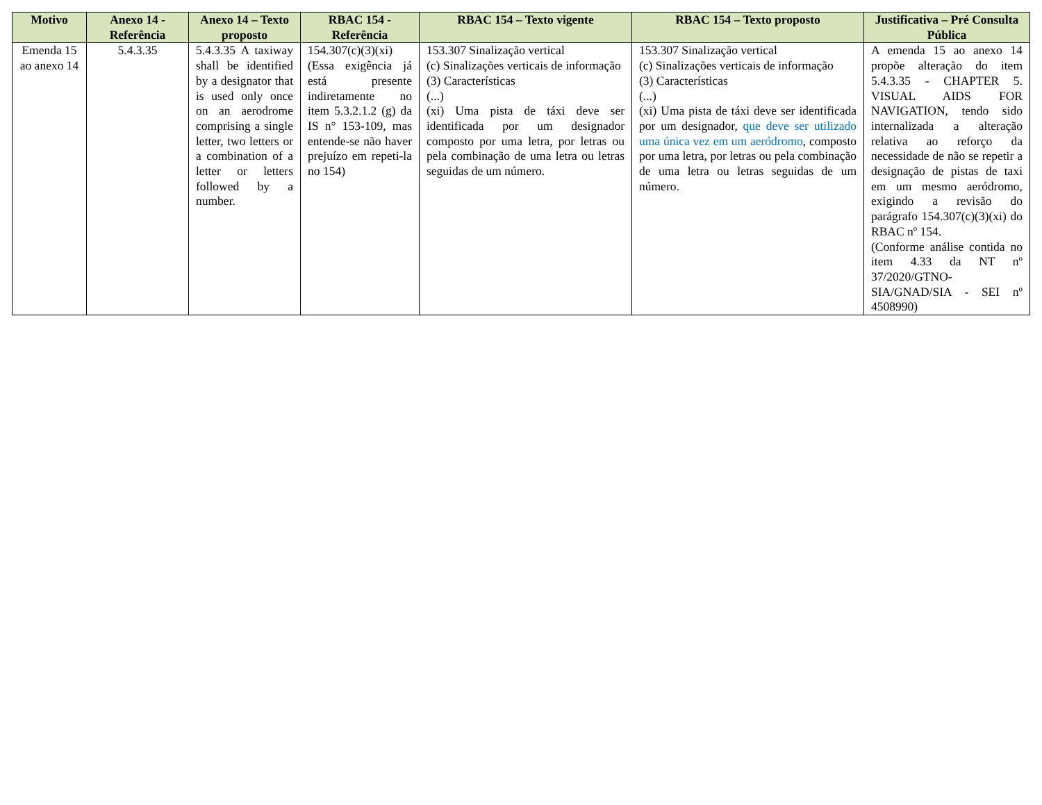| Motivo | Anexo 14 - Referência | Anexo 14 – Texto proposto | RBAC 154 - Referência | RBAC 154 – Texto vigente | RBAC 154 – Texto proposto | Justificativa – Pré Consulta Pública |
| --- | --- | --- | --- | --- | --- | --- |
| Emenda 15 ao anexo 14 | 5.4.3.35 | 5.4.3.35 A taxiway shall be identified by a designator that is used only once on an aerodrome comprising a single letter, two letters or a combination of a letter or letters followed by a number. | 154.307(c)(3)(xi) (Essa exigência já está presente indiretamente no item 5.3.2.1.2 (g) da IS n° 153-109, mas entende-se não haver prejuízo em repeti-la no 154) | 153.307 Sinalização vertical (c) Sinalizações verticais de informação (3) Características (...) (xi) Uma pista de táxi deve ser identificada por um designador composto por uma letra, por letras ou pela combinação de uma letra ou letras seguidas de um número. | 153.307 Sinalização vertical (c) Sinalizações verticais de informação (3) Características (...) (xi) Uma pista de táxi deve ser identificada por um designador, que deve ser utilizado uma única vez em um aeródromo , composto por uma letra, por letras ou pela combinação de uma letra ou letras seguidas de um número. | A emenda 15 ao anexo 14 propõe alteração do item 5.4.3.35 - CHAPTER 5. VISUAL AIDS FOR NAVIGATION, tendo sido internalizada a alteração relativa ao reforço da necessidade de não se repetir a designação de pistas de taxi em um mesmo aeródromo, exigindo a revisão do parágrafo 154.307(c)(3)(xi) do RBAC nº 154. (Conforme análise contida no item 4.33 da NT nº 37/2020/GTNO-SIA/GNAD/SIA - SEI nº 4508990) |